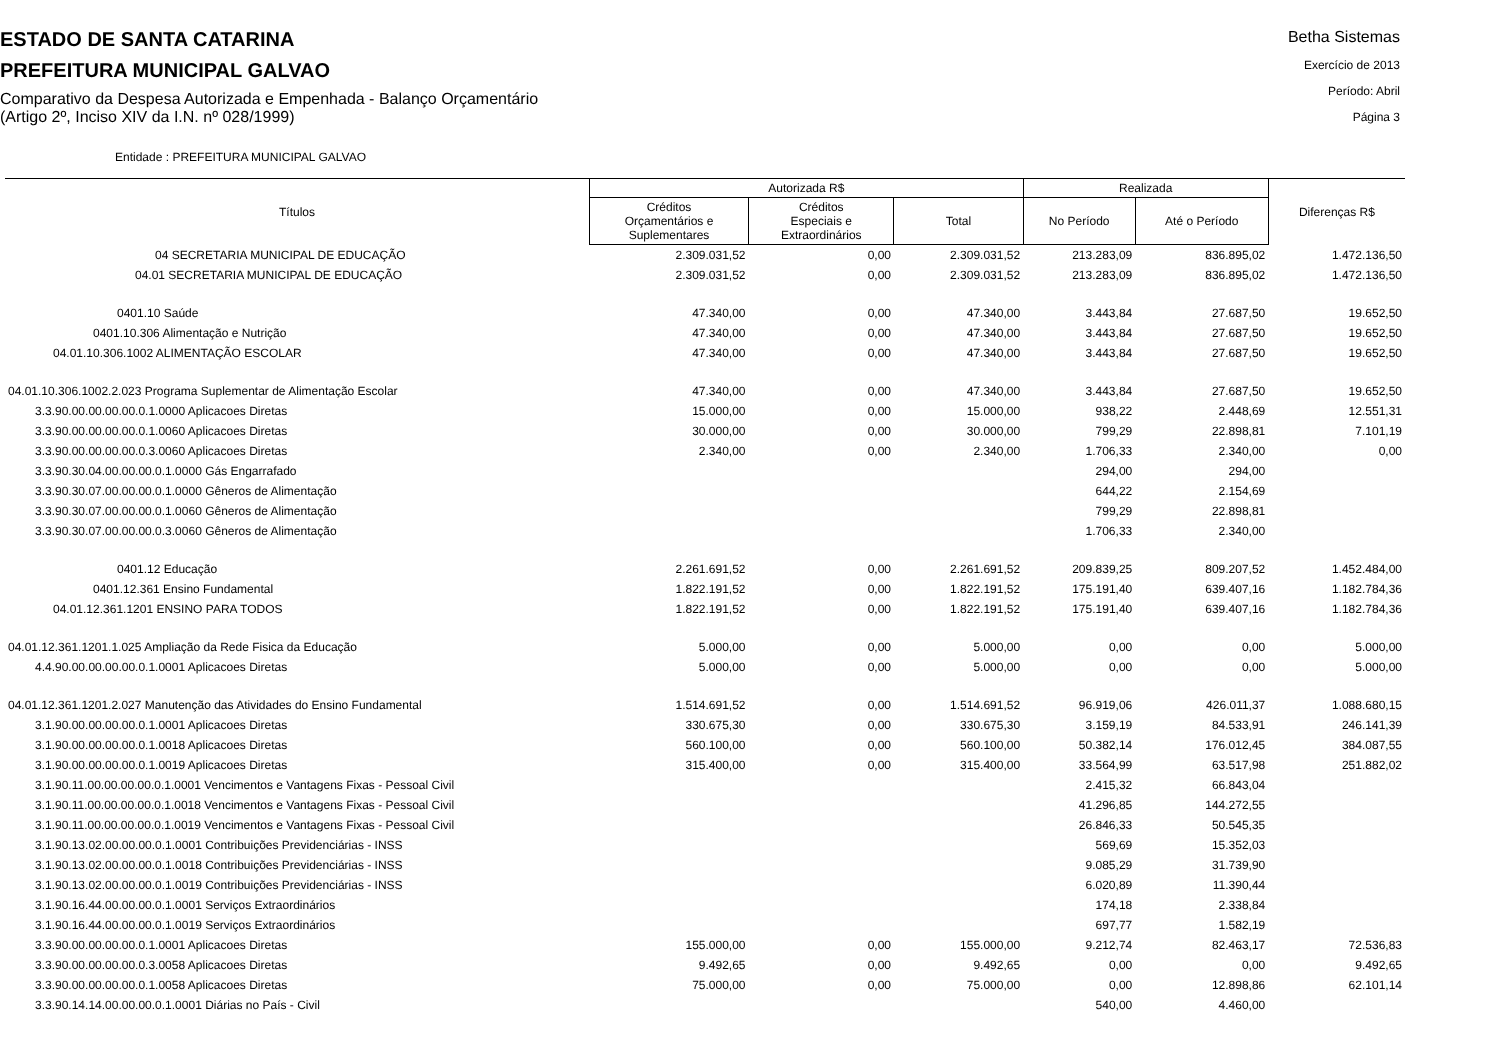ESTADO DE SANTA CATARINA
PREFEITURA MUNICIPAL GALVAO
Comparativo da Despesa Autorizada e Empenhada - Balanço Orçamentário
(Artigo 2º, Inciso XIV da I.N. nº 028/1999)
Betha Sistemas
Exercício de 2013
Período: Abril
Página 3
Entidade : PREFEITURA MUNICIPAL GALVAO
| Títulos | Autorizada R$ | | | Realizada | | Diferenças R$ |
| --- | --- | --- | --- | --- | --- | --- |
| | Créditos Orçamentários e Suplementares | Créditos Especiais e Extraordinários | Total | No Período | Até o Período | |
| 04 SECRETARIA MUNICIPAL DE EDUCAÇÃO | 2.309.031,52 | 0,00 | 2.309.031,52 | 213.283,09 | 836.895,02 | 1.472.136,50 |
| 04.01 SECRETARIA MUNICIPAL DE EDUCAÇÃO | 2.309.031,52 | 0,00 | 2.309.031,52 | 213.283,09 | 836.895,02 | 1.472.136,50 |
| 0401.10 Saúde | 47.340,00 | 0,00 | 47.340,00 | 3.443,84 | 27.687,50 | 19.652,50 |
| 0401.10.306 Alimentação e Nutrição | 47.340,00 | 0,00 | 47.340,00 | 3.443,84 | 27.687,50 | 19.652,50 |
| 04.01.10.306.1002 ALIMENTAÇÃO ESCOLAR | 47.340,00 | 0,00 | 47.340,00 | 3.443,84 | 27.687,50 | 19.652,50 |
| 04.01.10.306.1002.2.023 Programa Suplementar de Alimentação Escolar | 47.340,00 | 0,00 | 47.340,00 | 3.443,84 | 27.687,50 | 19.652,50 |
| 3.3.90.00.00.00.00.0.1.0000 Aplicacoes Diretas | 15.000,00 | 0,00 | 15.000,00 | 938,22 | 2.448,69 | 12.551,31 |
| 3.3.90.00.00.00.00.0.1.0060 Aplicacoes Diretas | 30.000,00 | 0,00 | 30.000,00 | 799,29 | 22.898,81 | 7.101,19 |
| 3.3.90.00.00.00.00.0.3.0060 Aplicacoes Diretas | 2.340,00 | 0,00 | 2.340,00 | 1.706,33 | 2.340,00 | 0,00 |
| 3.3.90.30.04.00.00.00.0.1.0000 Gás Engarrafado | | | | 294,00 | 294,00 | |
| 3.3.90.30.07.00.00.00.0.1.0000 Gêneros de Alimentação | | | | 644,22 | 2.154,69 | |
| 3.3.90.30.07.00.00.00.0.1.0060 Gêneros de Alimentação | | | | 799,29 | 22.898,81 | |
| 3.3.90.30.07.00.00.00.0.3.0060 Gêneros de Alimentação | | | | 1.706,33 | 2.340,00 | |
| 0401.12 Educação | 2.261.691,52 | 0,00 | 2.261.691,52 | 209.839,25 | 809.207,52 | 1.452.484,00 |
| 0401.12.361 Ensino Fundamental | 1.822.191,52 | 0,00 | 1.822.191,52 | 175.191,40 | 639.407,16 | 1.182.784,36 |
| 04.01.12.361.1201 ENSINO PARA TODOS | 1.822.191,52 | 0,00 | 1.822.191,52 | 175.191,40 | 639.407,16 | 1.182.784,36 |
| 04.01.12.361.1201.1.025 Ampliação da Rede Fisica da Educação | 5.000,00 | 0,00 | 5.000,00 | 0,00 | 0,00 | 5.000,00 |
| 4.4.90.00.00.00.00.0.1.0001 Aplicacoes Diretas | 5.000,00 | 0,00 | 5.000,00 | 0,00 | 0,00 | 5.000,00 |
| 04.01.12.361.1201.2.027 Manutenção das Atividades do Ensino Fundamental | 1.514.691,52 | 0,00 | 1.514.691,52 | 96.919,06 | 426.011,37 | 1.088.680,15 |
| 3.1.90.00.00.00.00.0.1.0001 Aplicacoes Diretas | 330.675,30 | 0,00 | 330.675,30 | 3.159,19 | 84.533,91 | 246.141,39 |
| 3.1.90.00.00.00.00.0.1.0018 Aplicacoes Diretas | 560.100,00 | 0,00 | 560.100,00 | 50.382,14 | 176.012,45 | 384.087,55 |
| 3.1.90.00.00.00.00.0.1.0019 Aplicacoes Diretas | 315.400,00 | 0,00 | 315.400,00 | 33.564,99 | 63.517,98 | 251.882,02 |
| 3.1.90.11.00.00.00.00.0.1.0001 Vencimentos e Vantagens Fixas - Pessoal Civil | | | | 2.415,32 | 66.843,04 | |
| 3.1.90.11.00.00.00.00.0.1.0018 Vencimentos e Vantagens Fixas - Pessoal Civil | | | | 41.296,85 | 144.272,55 | |
| 3.1.90.11.00.00.00.00.0.1.0019 Vencimentos e Vantagens Fixas - Pessoal Civil | | | | 26.846,33 | 50.545,35 | |
| 3.1.90.13.02.00.00.00.0.1.0001 Contribuições Previdenciárias - INSS | | | | 569,69 | 15.352,03 | |
| 3.1.90.13.02.00.00.00.0.1.0018 Contribuições Previdenciárias - INSS | | | | 9.085,29 | 31.739,90 | |
| 3.1.90.13.02.00.00.00.0.1.0019 Contribuições Previdenciárias - INSS | | | | 6.020,89 | 11.390,44 | |
| 3.1.90.16.44.00.00.00.0.1.0001 Serviços Extraordinários | | | | 174,18 | 2.338,84 | |
| 3.1.90.16.44.00.00.00.0.1.0019 Serviços Extraordinários | | | | 697,77 | 1.582,19 | |
| 3.3.90.00.00.00.00.0.1.0001 Aplicacoes Diretas | 155.000,00 | 0,00 | 155.000,00 | 9.212,74 | 82.463,17 | 72.536,83 |
| 3.3.90.00.00.00.00.0.3.0058 Aplicacoes Diretas | 9.492,65 | 0,00 | 9.492,65 | 0,00 | 0,00 | 9.492,65 |
| 3.3.90.00.00.00.00.0.1.0058 Aplicacoes Diretas | 75.000,00 | 0,00 | 75.000,00 | 0,00 | 12.898,86 | 62.101,14 |
| 3.3.90.14.14.00.00.00.0.1.0001 Diárias no País - Civil | | | | 540,00 | 4.460,00 | |